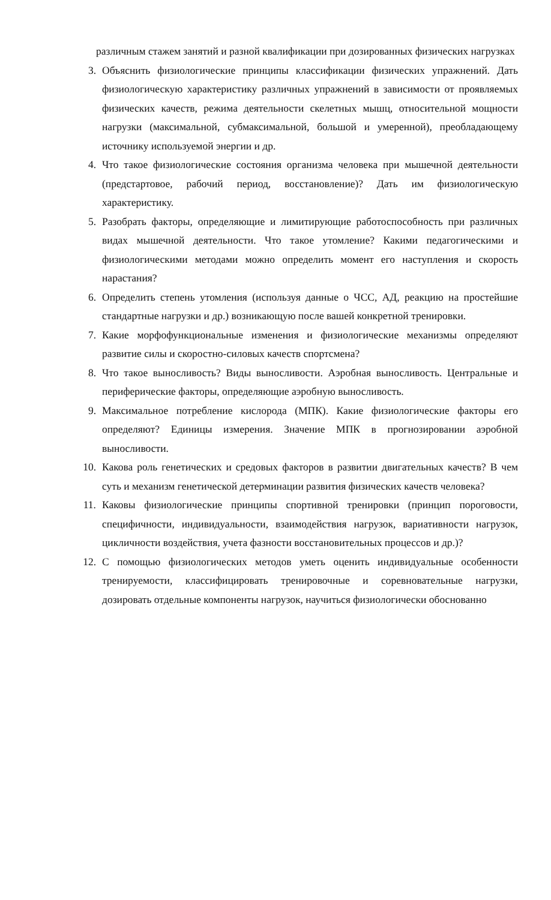различным стажем занятий и разной квалификации при дозированных физических нагрузках
3. Объяснить физиологические принципы классификации физических упражнений. Дать физиологическую характеристику различных упражнений в зависимости от проявляемых физических качеств, режима деятельности скелетных мышц, относительной мощности нагрузки (максимальной, субмаксимальной, большой и умеренной), преобладающему источнику используемой энергии и др.
4. Что такое физиологические состояния организма человека при мышечной деятельности (предстартовое, рабочий период, восстановление)? Дать им физиологическую характеристику.
5. Разобрать факторы, определяющие и лимитирующие работоспособность при различных видах мышечной деятельности. Что такое утомление? Какими педагогическими и физиологическими методами можно определить момент его наступления и скорость нарастания?
6. Определить степень утомления (используя данные о ЧСС, АД, реакцию на простейшие стандартные нагрузки и др.) возникающую после вашей конкретной тренировки.
7. Какие морфофункциональные изменения и физиологические механизмы определяют развитие силы и скоростно-силовых качеств спортсмена?
8. Что такое выносливость? Виды выносливости. Аэробная выносливость. Центральные и периферические факторы, определяющие аэробную выносливость.
9. Максимальное потребление кислорода (МПК). Какие физиологические факторы его определяют? Единицы измерения. Значение МПК в прогнозировании аэробной выносливости.
10. Какова роль генетических и средовых факторов в развитии двигательных качеств? В чем суть и механизм генетической детерминации развития физических качеств человека?
11. Каковы физиологические принципы спортивной тренировки (принцип пороговости, специфичности, индивидуальности, взаимодействия нагрузок, вариативности нагрузок, цикличности воздействия, учета фазности восстановительных процессов и др.)?
12. С помощью физиологических методов уметь оценить индивидуальные особенности тренируемости, классифицировать тренировочные и соревновательные нагрузки, дозировать отдельные компоненты нагрузок, научиться физиологически обоснованно